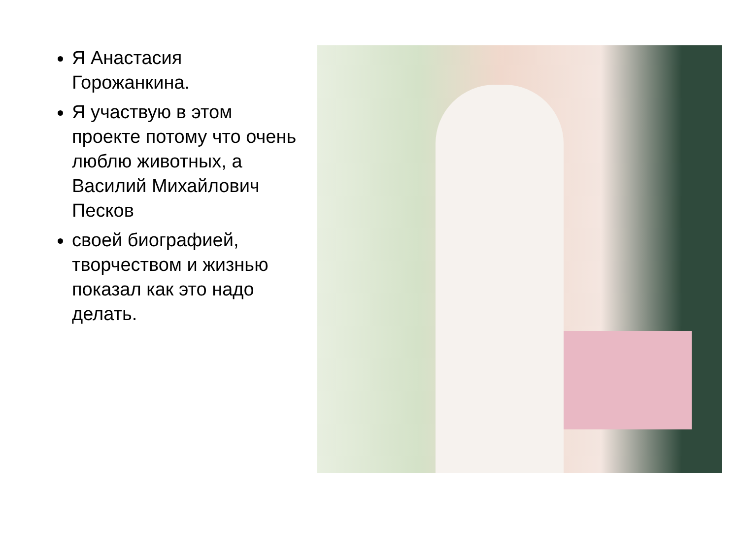Я Анастасия Горожанкина.
Я участвую в этом проекте потому что очень люблю животных, а Василий Михайлович Песков
своей биографией, творчеством и жизнью показал как это надо делать.